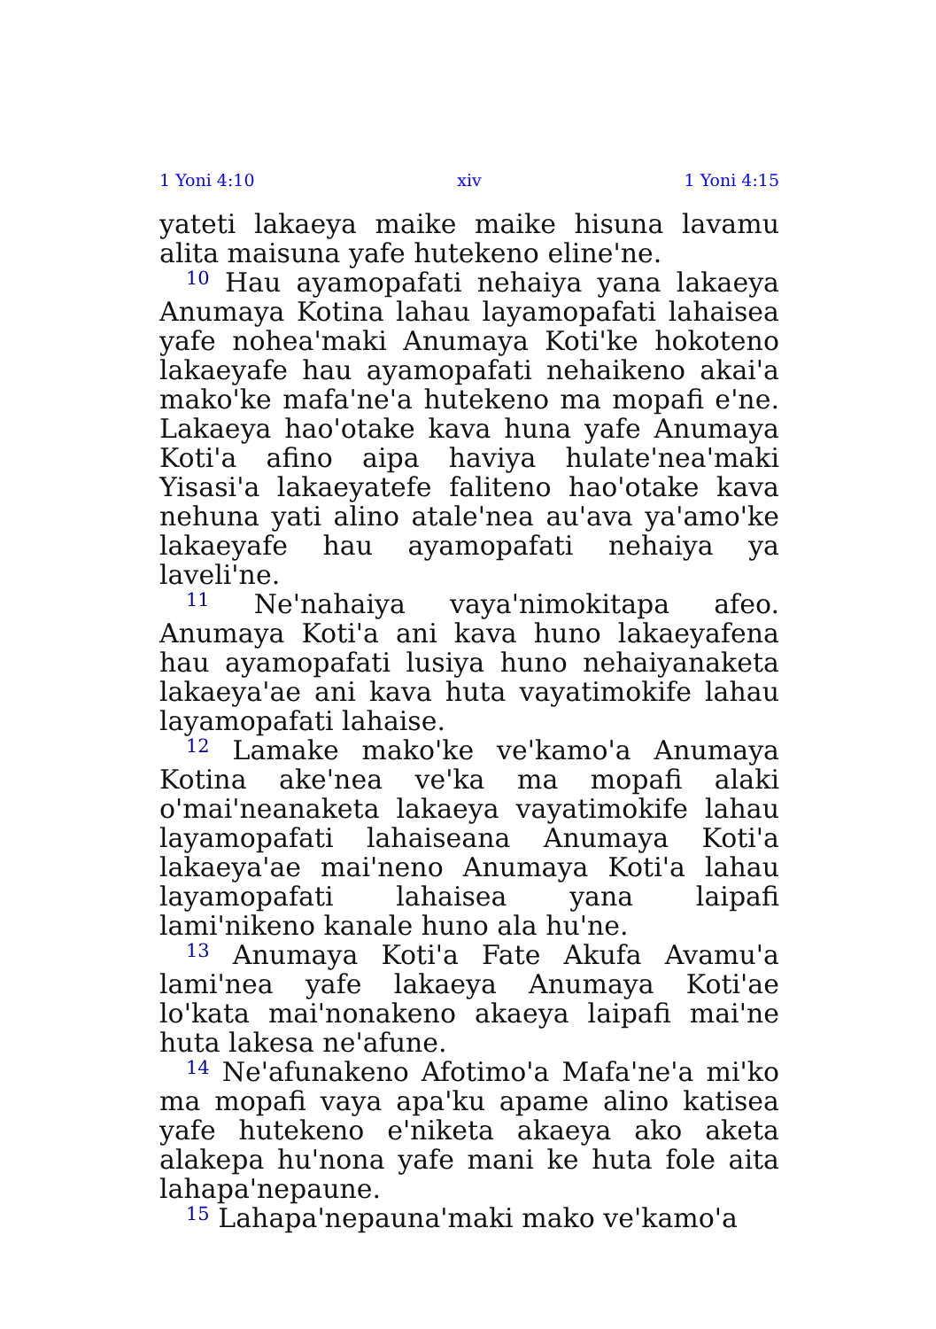1 Yoni 4:10 xiv 1 Yoni 4:15
yateti lakaeya maike maike hisuna lavamu alita maisuna yafe hutekeno eline'ne.
<sup>10</sup> Hau ayamopafati nehaiya yana lakaeya Anumaya Kotina lahau layamopafati lahaisea yafe nohea'maki Anumaya Koti'ke hokoteno lakaeyafe hau ayamopafati nehaikeno akai'a mako'ke mafa'ne'a hutekeno ma mopafi e'ne. Lakaeya hao'otake kava huna yafe Anumaya Koti'a afino aipa haviya hulate'nea'maki Yisasi'a lakaeyatefe faliteno hao'otake kava nehuna yati alino atale'nea au'ava ya'amo'ke lakaeyafe hau ayamopafati nehaiya ya laveli'ne.
<sup>11</sup> Ne'nahaiya vaya'nimokitapa afeo. Anumaya Koti'a ani kava huno lakaeyafena hau ayamopafati lusiya huno nehaiyanaketa lakaeya'ae ani kava huta vayatimokife lahau layamopafati lahaise.
<sup>12</sup> Lamake mako'ke ve'kamo'a Anumaya Kotina ake'nea ve'ka ma mopafi alaki o'mai'neanaketa lakaeya vayatimokife lahau layamopafati lahaiseana Anumaya Koti'a lakaeya'ae mai'neno Anumaya Koti'a lahau layamopafati lahaisea yana laipafi lami'nikeno kanale huno ala hu'ne.
<sup>13</sup> Anumaya Koti'a Fate Akufa Avamu'a lami'nea yafe lakaeya Anumaya Koti'ae lo'kata mai'nonakeno akaeya laipafi mai'ne huta lakesa ne'afune.
<sup>14</sup> Ne'afunakeno Afotimo'a Mafa'ne'a mi'ko ma mopafi vaya apa'ku apame alino katisea yafe hutekeno e'niketa akaeya ako aketa alakepa hu'nona yafe mani ke huta fole aita lahapa'nepaune.
<sup>15</sup> Lahapa'nepauna'maki mako ve'kamo'a